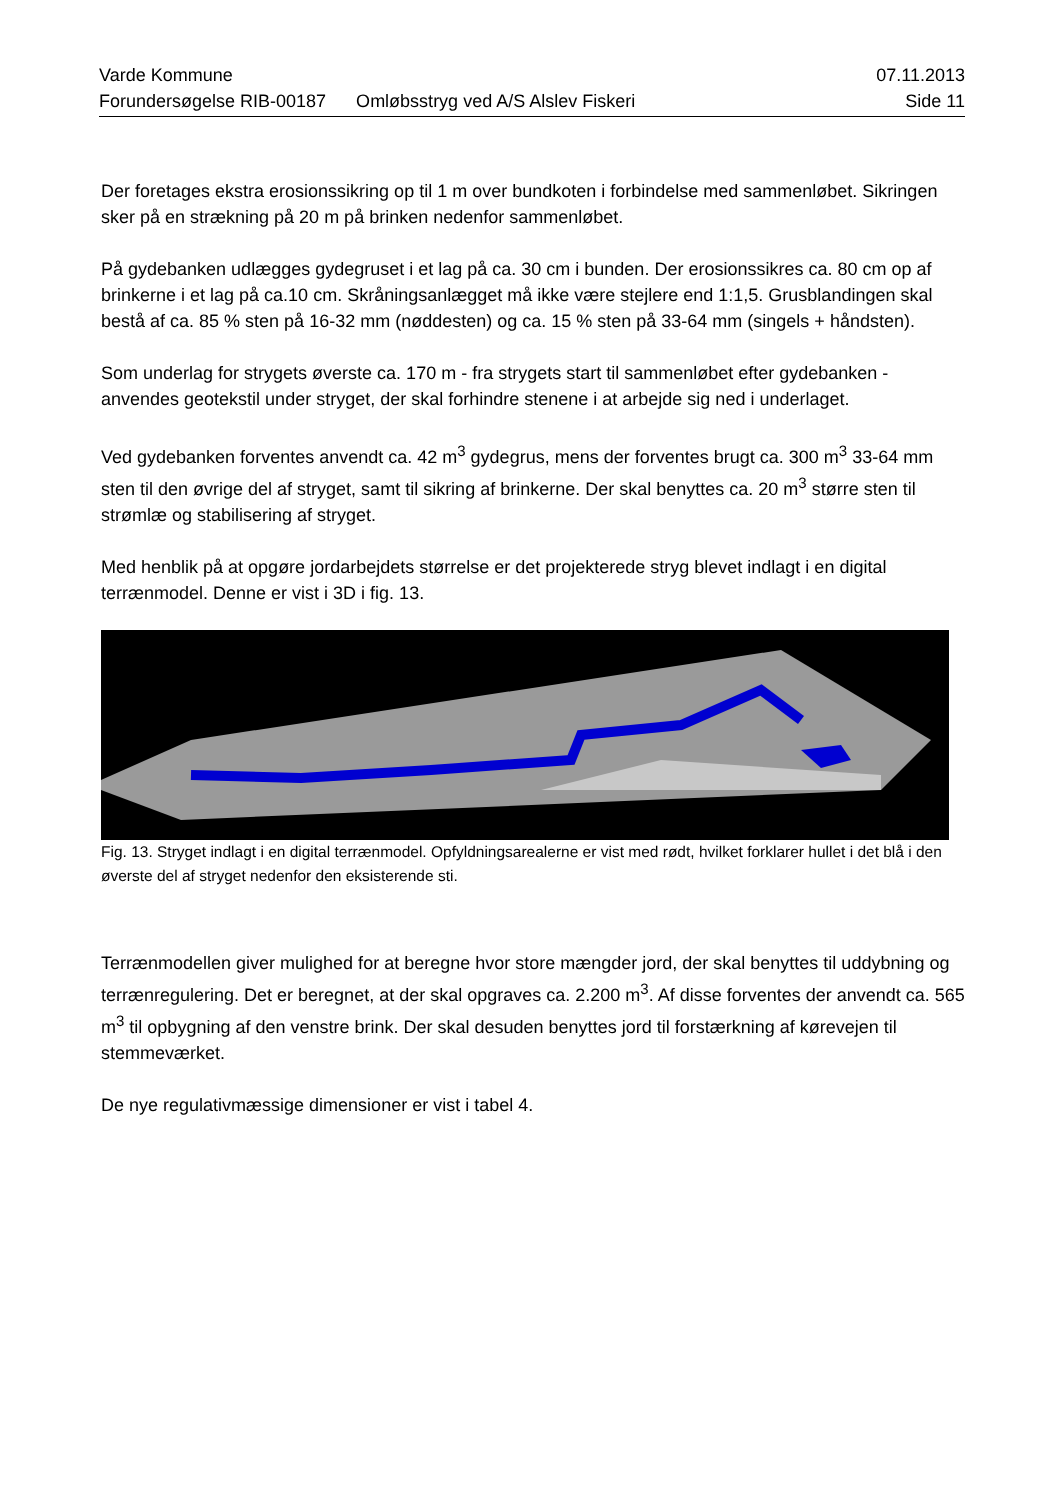Varde Kommune 07.11.2013
Forundersøgelse RIB-00187 Omløbsstryg ved A/S Alslev Fiskeri Side 11
Der foretages ekstra erosionssikring op til 1 m over bundkoten i forbindelse med sammenløbet. Sikringen sker på en strækning på 20 m på brinken nedenfor sammenløbet.
På gydebanken udlægges gydegruset i et lag på ca. 30 cm i bunden. Der erosionssikres ca. 80 cm op af brinkerne i et lag på ca.10 cm. Skråningsanlægget må ikke være stejlere end 1:1,5. Grusblandingen skal bestå af ca. 85 % sten på 16-32 mm (nøddesten) og ca. 15 % sten på 33-64 mm (singels + håndsten).
Som underlag for strygets øverste ca. 170 m - fra strygets start til sammenløbet efter gydebanken - anvendes geotekstil under stryget, der skal forhindre stenene i at arbejde sig ned i underlaget.
Ved gydebanken forventes anvendt ca. 42 m<sup>3</sup> gydegrus, mens der forventes brugt ca. 300 m<sup>3</sup> 33-64 mm sten til den øvrige del af stryget, samt til sikring af brinkerne. Der skal benyttes ca. 20 m<sup>3</sup> større sten til strømlæ og stabilisering af stryget.
Med henblik på at opgøre jordarbejdets størrelse er det projekterede stryg blevet indlagt i en digital terrænmodel. Denne er vist i 3D i fig. 13.
Fig. 13. Stryget indlagt i en digital terrænmodel. Opfyldningsarealerne er vist med rødt, hvilket forklarer hullet i det blå i den øverste del af stryget nedenfor den eksisterende sti.
Terrænmodellen giver mulighed for at beregne hvor store mængder jord, der skal benyttes til uddybning og terrænregulering. Det er beregnet, at der skal opgraves ca. 2.200 m<sup>3</sup>. Af disse forventes der anvendt ca. 565 m<sup>3</sup> til opbygning af den venstre brink. Der skal desuden benyttes jord til forstærkning af kørevejen til stemmeværket.
De nye regulativmæssige dimensioner er vist i tabel 4.